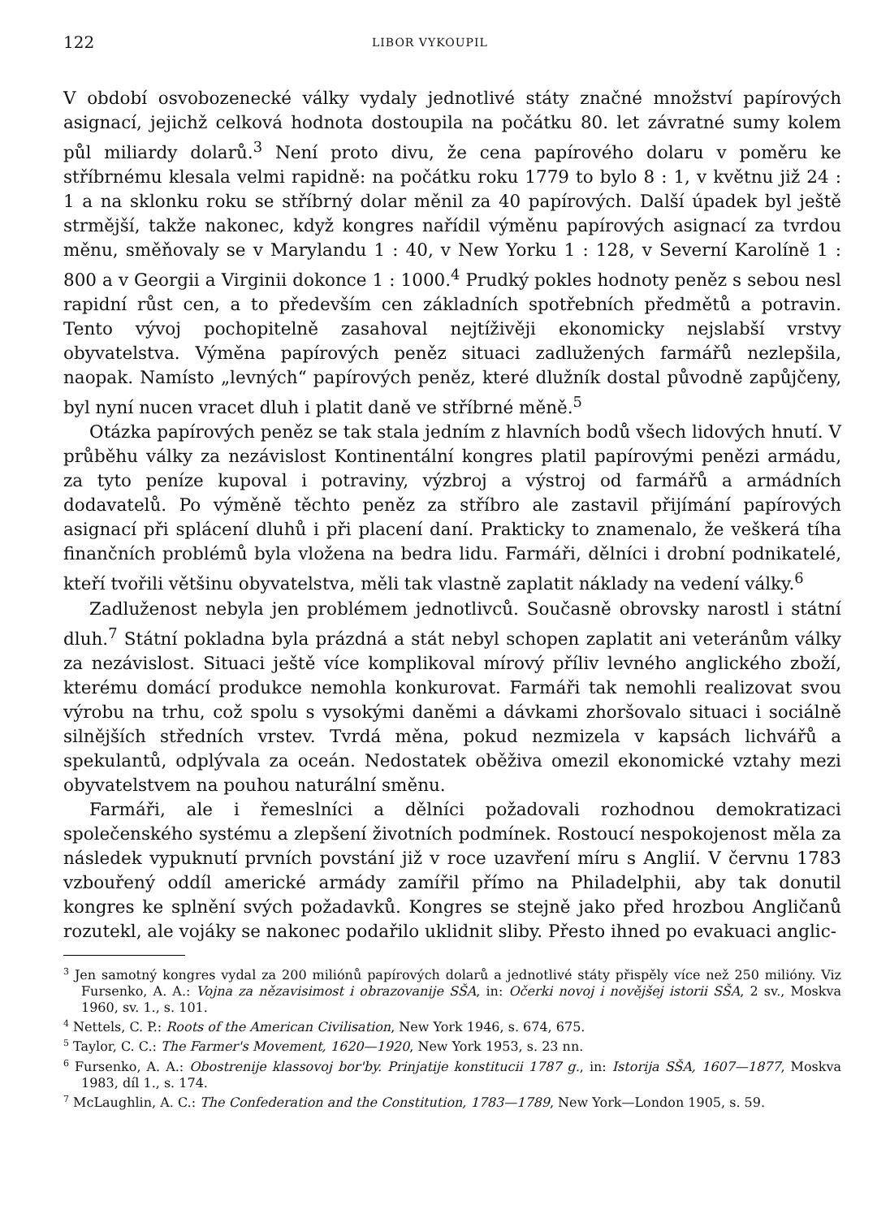122 LIBOR VYKOUPIL
V období osvobozenecké války vydaly jednotlivé státy značné množství papírových asignací, jejichž celková hodnota dostoupila na počátku 80. let závratné sumy kolem půl miliardy dolarů.<sup>3</sup> Není proto divu, že cena papírového dolaru v poměru ke stříbrnému klesala velmi rapidně: na počátku roku 1779 to bylo 8 : 1, v květnu již 24 : 1 a na sklonku roku se stříbrný dolar měnil za 40 papírových. Další úpadek byl ještě strmější, takže nakonec, když kongres nařídil výměnu papírových asignací za tvrdou měnu, směňovaly se v Marylandu 1 : 40, v New Yorku 1 : 128, v Severní Karolíně 1 : 800 a v Georgii a Virginii dokonce 1 : 1000.<sup>4</sup> Prudký pokles hodnoty peněz s sebou nesl rapidní růst cen, a to především cen základních spotřebních předmětů a potravin. Tento vývoj pochopitelně zasahoval nejtíživěji ekonomicky nejslabší vrstvy obyvatelstva. Výměna papírových peněz situaci zadlužených farmářů nezlepšila, naopak. Namísto „levných“ papírových peněz, které dlužník dostal původně zapůjčeny, byl nyní nucen vracet dluh i platit daně ve stříbrné měně.<sup>5</sup>
Otázka papírových peněz se tak stala jedním z hlavních bodů všech lidových hnutí. V průběhu války za nezávislost Kontinentální kongres platil papírovými penězi armádu, za tyto peníze kupoval i potraviny, výzbroj a výstroj od farmářů a armádních dodavatelů. Po výměně těchto peněz za stříbro ale zastavil přijímání papírových asignací při splácení dluhů i při placení daní. Prakticky to znamenalo, že veškerá tíha finančních problémů byla vložena na bedra lidu. Farmáři, dělníci i drobní podnikatelé, kteří tvořili většinu obyvatelstva, měli tak vlastně zaplatit náklady na vedení války.<sup>6</sup>
Zadluženost nebyla jen problémem jednotlivců. Současně obrovsky narostl i státní dluh.<sup>7</sup> Státní pokladna byla prázdná a stát nebyl schopen zaplatit ani veteránům války za nezávislost. Situaci ještě více komplikoval mírový příliv levného anglického zboží, kterému domácí produkce nemohla konkurovat. Farmáři tak nemohli realizovat svou výrobu na trhu, což spolu s vysokými daněmi a dávkami zhoršovalo situaci i sociálně silnějších středních vrstev. Tvrdá měna, pokud nezmizela v kapsách lichvářů a spekulantů, odplývala za oceán. Nedostatek oběživa omezil ekonomické vztahy mezi obyvatelstvem na pouhou naturální směnu.
Farmáři, ale i řemeslníci a dělníci požadovali rozhodnou demokratizaci společenského systému a zlepšení životních podmínek. Rostoucí nespokojenost měla za následek vypuknutí prvních povstání již v roce uzavření míru s Anglií. V červnu 1783 vzbouřený oddíl americké armády zamířil přímo na Philadelphii, aby tak donutil kongres ke splnění svých požadavků. Kongres se stejně jako před hrozbou Angličanů rozutekl, ale vojáky se nakonec podařilo uklidnit sliby. Přesto ihned po evakuaci anglic-
<sup>3</sup> Jen samotný kongres vydal za 200 miliónů papírových dolarů a jednotlivé státy přispěly více než 250 milióny. Viz Fursenko, A. A.: Vojna za nězavisimost i obrazovanije SŠA, in: Očerki novoj i novějšej istorii SŠA, 2 sv., Moskva 1960, sv. 1., s. 101.
<sup>4</sup> Nettels, C. P.: Roots of the American Civilisation, New York 1946, s. 674, 675.
<sup>5</sup> Taylor, C. C.: The Farmer's Movement, 1620—1920, New York 1953, s. 23 nn.
<sup>6</sup> Fursenko, A. A.: Obostrenije klassovoj bor'by. Prinjatije konstitucii 1787 g., in: Istorija SŠA, 1607—1877, Moskva 1983, díl 1., s. 174.
<sup>7</sup> McLaughlin, A. C.: The Confederation and the Constitution, 1783—1789, New York—London 1905, s. 59.